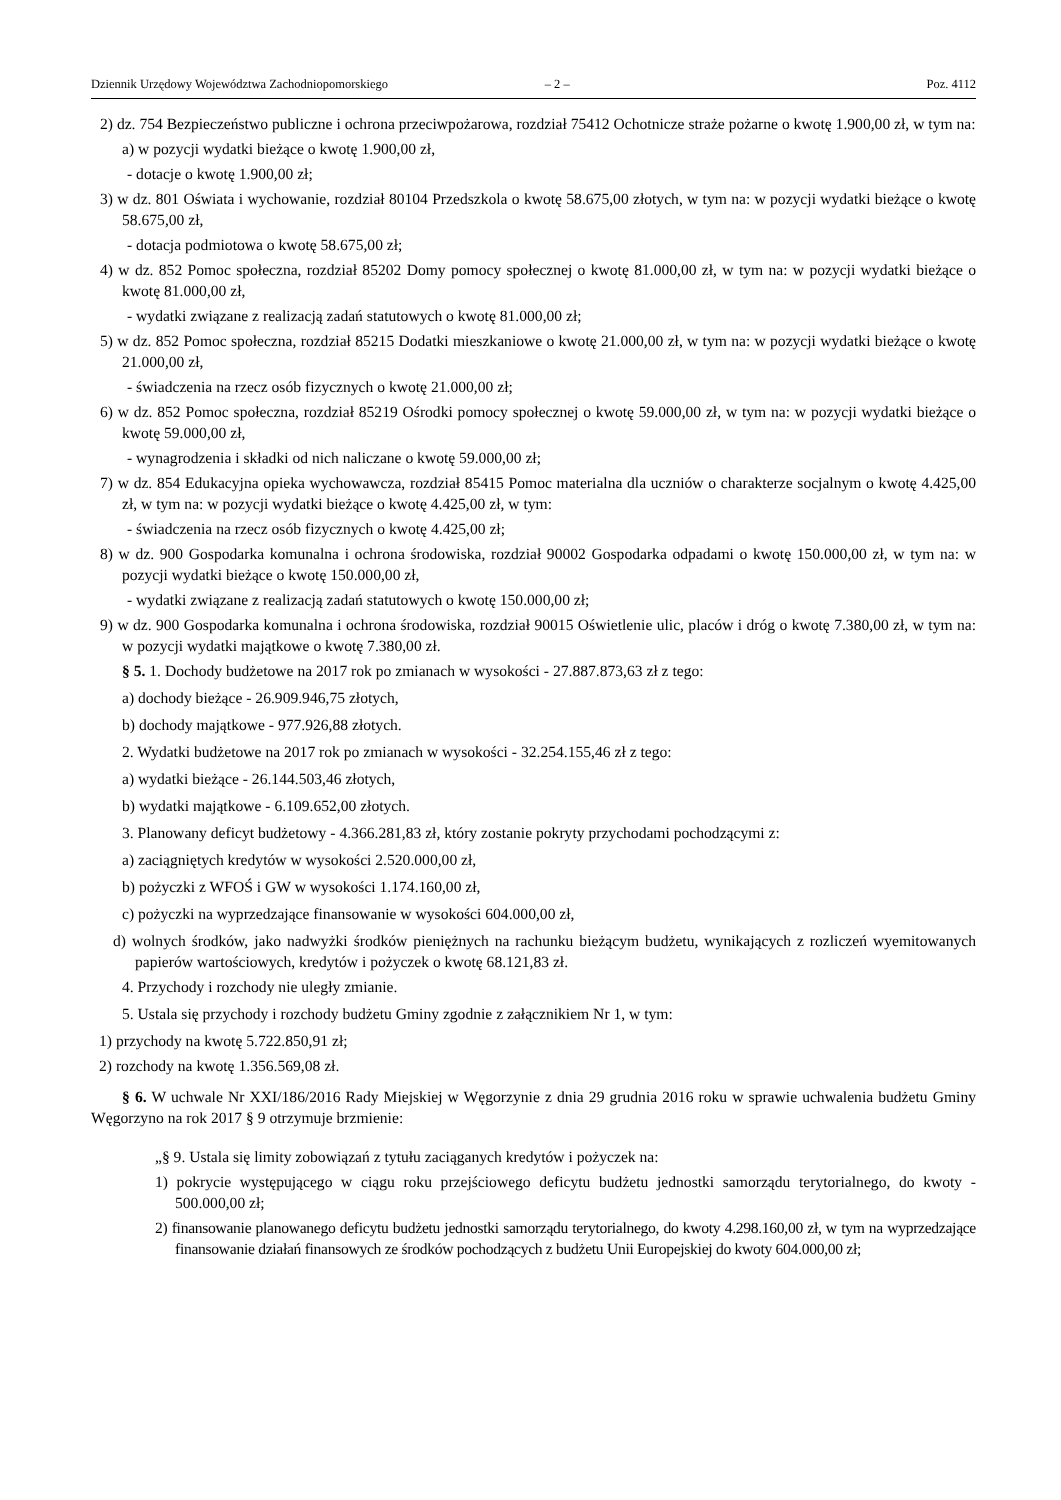Dziennik Urzędowy Województwa Zachodniopomorskiego – 2 – Poz. 4112
2) dz. 754 Bezpieczeństwo publiczne i ochrona przeciwpożarowa, rozdział 75412 Ochotnicze straże pożarne o kwotę 1.900,00 zł, w tym na:
a) w pozycji wydatki bieżące o kwotę 1.900,00 zł,
- dotacje o kwotę 1.900,00 zł;
3) w dz. 801 Oświata i wychowanie, rozdział 80104 Przedszkola o kwotę 58.675,00 złotych, w tym na: w pozycji wydatki bieżące o kwotę 58.675,00 zł,
- dotacja podmiotowa o kwotę 58.675,00 zł;
4) w dz. 852 Pomoc społeczna, rozdział 85202 Domy pomocy społecznej o kwotę 81.000,00 zł, w tym na: w pozycji wydatki bieżące o kwotę 81.000,00 zł,
- wydatki związane z realizacją zadań statutowych o kwotę 81.000,00 zł;
5) w dz. 852 Pomoc społeczna, rozdział 85215 Dodatki mieszkaniowe o kwotę 21.000,00 zł, w tym na: w pozycji wydatki bieżące o kwotę 21.000,00 zł,
- świadczenia na rzecz osób fizycznych o kwotę 21.000,00 zł;
6) w dz. 852 Pomoc społeczna, rozdział 85219 Ośrodki pomocy społecznej o kwotę 59.000,00 zł, w tym na: w pozycji wydatki bieżące o kwotę 59.000,00 zł,
- wynagrodzenia i składki od nich naliczane o kwotę 59.000,00 zł;
7) w dz. 854 Edukacyjna opieka wychowawcza, rozdział 85415 Pomoc materialna dla uczniów o charakterze socjalnym o kwotę 4.425,00 zł, w tym na: w pozycji wydatki bieżące o kwotę 4.425,00 zł, w tym:
- świadczenia na rzecz osób fizycznych o kwotę 4.425,00 zł;
8) w dz. 900 Gospodarka komunalna i ochrona środowiska, rozdział 90002 Gospodarka odpadami o kwotę 150.000,00 zł, w tym na: w pozycji wydatki bieżące o kwotę 150.000,00 zł,
- wydatki związane z realizacją zadań statutowych o kwotę 150.000,00 zł;
9) w dz. 900 Gospodarka komunalna i ochrona środowiska, rozdział 90015 Oświetlenie ulic, placów i dróg o kwotę 7.380,00 zł, w tym na: w pozycji wydatki majątkowe o kwotę 7.380,00 zł.
§ 5. 1. Dochody budżetowe na 2017 rok po zmianach w wysokości - 27.887.873,63 zł z tego:
a) dochody bieżące - 26.909.946,75 złotych,
b) dochody majątkowe - 977.926,88 złotych.
2. Wydatki budżetowe na 2017 rok po zmianach w wysokości - 32.254.155,46 zł z tego:
a) wydatki bieżące - 26.144.503,46 złotych,
b) wydatki majątkowe - 6.109.652,00 złotych.
3. Planowany deficyt budżetowy - 4.366.281,83 zł, który zostanie pokryty przychodami pochodzącymi z:
a) zaciągniętych kredytów w wysokości 2.520.000,00 zł,
b) pożyczki z WFOŚ i GW w wysokości 1.174.160,00 zł,
c) pożyczki na wyprzedzające finansowanie w wysokości 604.000,00 zł,
d) wolnych środków, jako nadwyżki środków pieniężnych na rachunku bieżącym budżetu, wynikających z rozliczeń wyemitowanych papierów wartościowych, kredytów i pożyczek o kwotę 68.121,83 zł.
4. Przychody i rozchody nie uległy zmianie.
5. Ustala się przychody i rozchody budżetu Gminy zgodnie z załącznikiem Nr 1, w tym:
1) przychody na kwotę 5.722.850,91 zł;
2) rozchody na kwotę 1.356.569,08 zł.
§ 6. W uchwale Nr XXI/186/2016 Rady Miejskiej w Węgorzynie z dnia 29 grudnia 2016 roku w sprawie uchwalenia budżetu Gminy Węgorzyno na rok 2017 § 9 otrzymuje brzmienie:
„§ 9. Ustala się limity zobowiązań z tytułu zaciąganych kredytów i pożyczek na:
1) pokrycie występującego w ciągu roku przejściowego deficytu budżetu jednostki samorządu terytorialnego, do kwoty - 500.000,00 zł;
2) finansowanie planowanego deficytu budżetu jednostki samorządu terytorialnego, do kwoty 4.298.160,00 zł, w tym na wyprzedzające finansowanie działań finansowych ze środków pochodzących z budżetu Unii Europejskiej do kwoty 604.000,00 zł;